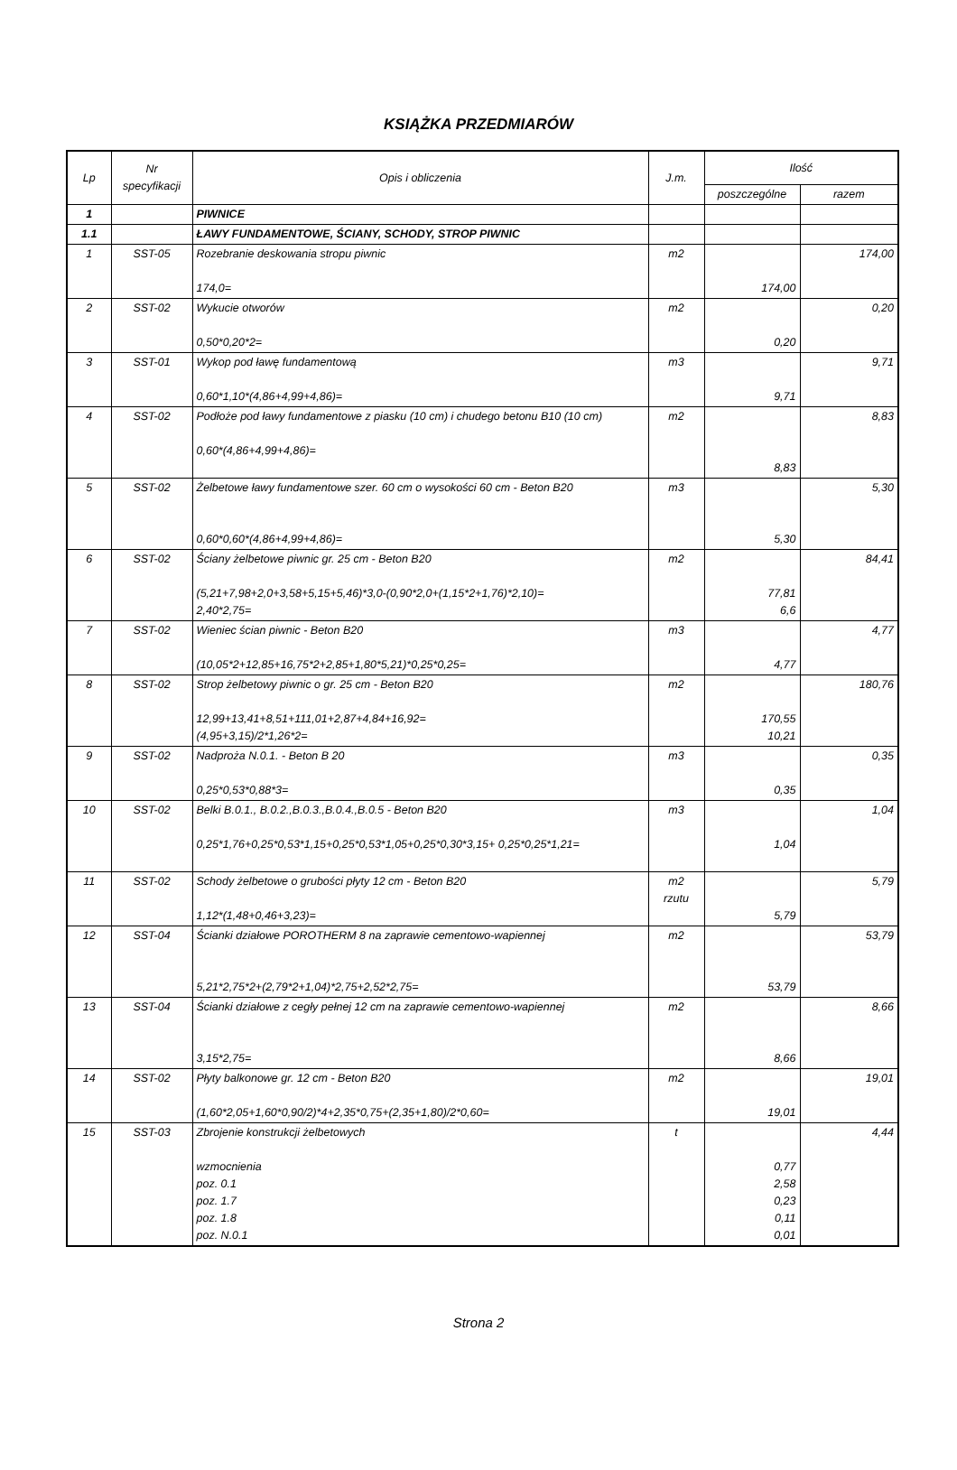KSIĄŻKA PRZEDMIARÓW
| Lp | Nr specyfikacji | Opis i obliczenia | J.m. | Ilość | |
| --- | --- | --- | --- | --- | --- |
| | | | | poszczególne | razem |
| 1 | | PIWNICE | | | |
| 1.1 | | ŁAWY FUNDAMENTOWE, ŚCIANY, SCHODY, STROP PIWNIC | | | |
| 1 | SST-05 | Rozebranie deskowania stropu piwnic 174,0= | m2 | 174,00 | 174,00 |
| 2 | SST-02 | Wykucie otworów 0,50*0,20*2= | m2 | 0,20 | 0,20 |
| 3 | SST-01 | Wykop pod ławę fundamentową 0,60*1,10*(4,86+4,99+4,86)= | m3 | 9,71 | 9,71 |
| 4 | SST-02 | Podłoże pod ławy fundamentowe z piasku (10 cm) i chudego betonu B10 (10 cm) 0,60*(4,86+4,99+4,86)= | m2 | 8,83 | 8,83 |
| 5 | SST-02 | Żelbetowe ławy fundamentowe szer. 60 cm o wysokości 60 cm - Beton B20 0,60*0,60*(4,86+4,99+4,86)= | m3 | 5,30 | 5,30 |
| 6 | SST-02 | Ściany żelbetowe piwnic gr. 25 cm - Beton B20 (5,21+7,98+2,0+3,58+5,15+5,46)*3,0-(0,90*2,0+(1,15*2+1,76)*2,10)= 2,40*2,75= | m2 | 77,81 6,6 | 84,41 |
| 7 | SST-02 | Wieniec ścian piwnic - Beton B20 (10,05*2+12,85+16,75*2+2,85+1,80*5,21)*0,25*0,25= | m3 | 4,77 | 4,77 |
| 8 | SST-02 | Strop żelbetowy piwnic o gr. 25 cm - Beton B20 12,99+13,41+8,51+111,01+2,87+4,84+16,92= (4,95+3,15)/2*1,26*2= | m2 | 170,55 10,21 | 180,76 |
| 9 | SST-02 | Nadproża N.0.1. - Beton B 20 0,25*0,53*0,88*3= | m3 | 0,35 | 0,35 |
| 10 | SST-02 | Belki B.0.1., B.0.2.,B.0.3.,B.0.4.,B.0.5 - Beton B20 0,25*1,76+0,25*0,53*1,15+0,25*0,53*1,05+0,25*0,30*3,15+ 0,25*0,25*1,21= | m3 | 1,04 | 1,04 |
| 11 | SST-02 | Schody żelbetowe o grubości płyty 12 cm - Beton B20 1,12*(1,48+0,46+3,23)= | m2 rzutu | 5,79 | 5,79 |
| 12 | SST-04 | Ścianki działowe POROTHERM 8 na zaprawie cementowo-wapiennej 5,21*2,75*2+(2,79*2+1,04)*2,75+2,52*2,75= | m2 | 53,79 | 53,79 |
| 13 | SST-04 | Ścianki działowe z cegły pełnej 12 cm na zaprawie cementowo-wapiennej 3,15*2,75= | m2 | 8,66 | 8,66 |
| 14 | SST-02 | Płyty balkonowe gr. 12 cm - Beton B20 (1,60*2,05+1,60*0,90/2)*4+2,35*0,75+(2,35+1,80)/2*0,60= | m2 | 19,01 | 19,01 |
| 15 | SST-03 | Zbrojenie konstrukcji żelbetowych wzmocnienia poz. 0.1 poz. 1.7 poz. 1.8 poz. N.0.1 | t | 0,77 2,58 0,23 0,11 0,01 | 4,44 |
Strona 2